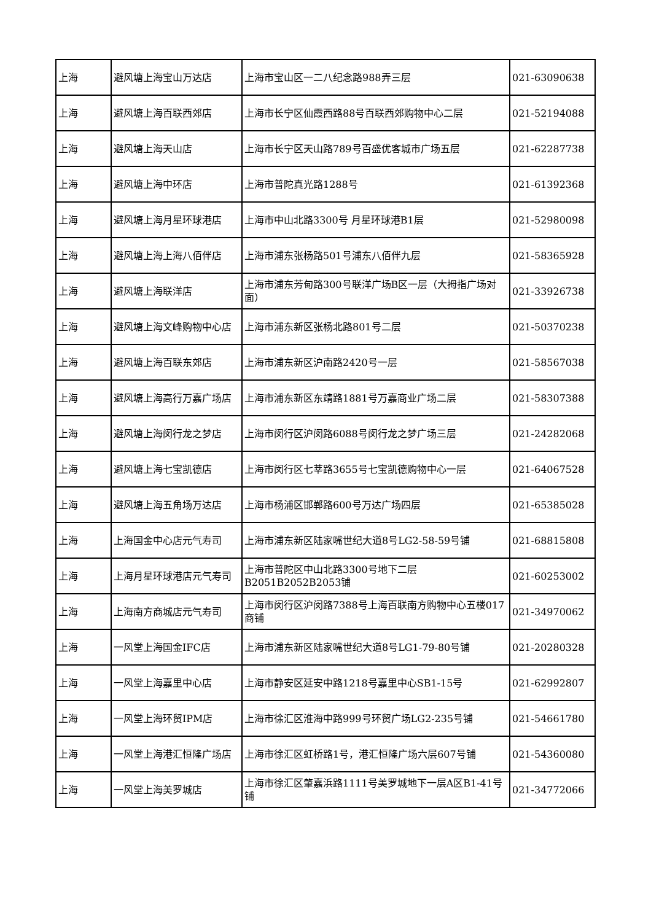| 上海 | 避风塘上海宝山万达店 | 上海市宝山区一二八纪念路988弄三层 | 021-63090638 |
| 上海 | 避风塘上海百联西郊店 | 上海市长宁区仙霞西路88号百联西郊购物中心二层 | 021-52194088 |
| 上海 | 避风塘上海天山店 | 上海市长宁区天山路789号百盛优客城市广场五层 | 021-62287738 |
| 上海 | 避风塘上海中环店 | 上海市普陀真光路1288号 | 021-61392368 |
| 上海 | 避风塘上海月星环球港店 | 上海市中山北路3300号 月星环球港B1层 | 021-52980098 |
| 上海 | 避风塘上海上海八佰伴店 | 上海市浦东张杨路501号浦东八佰伴九层 | 021-58365928 |
| 上海 | 避风塘上海联洋店 | 上海市浦东芳甸路300号联洋广场B区一层（大拇指广场对面） | 021-33926738 |
| 上海 | 避风塘上海文峰购物中心店 | 上海市浦东新区张杨北路801号二层 | 021-50370238 |
| 上海 | 避风塘上海百联东郊店 | 上海市浦东新区沪南路2420号一层 | 021-58567038 |
| 上海 | 避风塘上海高行万嘉广场店 | 上海市浦东新区东靖路1881号万嘉商业广场二层 | 021-58307388 |
| 上海 | 避风塘上海闵行龙之梦店 | 上海市闵行区沪闵路6088号闵行龙之梦广场三层 | 021-24282068 |
| 上海 | 避风塘上海七宝凯德店 | 上海市闵行区七莘路3655号七宝凯德购物中心一层 | 021-64067528 |
| 上海 | 避风塘上海五角场万达店 | 上海市杨浦区邯郸路600号万达广场四层 | 021-65385028 |
| 上海 | 上海国金中心店元气寿司 | 上海市浦东新区陆家嘴世纪大道8号LG2-58-59号铺 | 021-68815808 |
| 上海 | 上海月星环球港店元气寿司 | 上海市普陀区中山北路3300号地下二层B2051B2052B2053铺 | 021-60253002 |
| 上海 | 上海南方商城店元气寿司 | 上海市闵行区沪闵路7388号上海百联南方购物中心五楼017商铺 | 021-34970062 |
| 上海 | 一风堂上海国金IFC店 | 上海市浦东新区陆家嘴世纪大道8号LG1-79-80号铺 | 021-20280328 |
| 上海 | 一风堂上海嘉里中心店 | 上海市静安区延安中路1218号嘉里中心SB1-15号 | 021-62992807 |
| 上海 | 一风堂上海环贸IPM店 | 上海市徐汇区淮海中路999号环贸广场LG2-235号铺 | 021-54661780 |
| 上海 | 一风堂上海港汇恒隆广场店 | 上海市徐汇区虹桥路1号，港汇恒隆广场六层607号铺 | 021-54360080 |
| 上海 | 一风堂上海美罗城店 | 上海市徐汇区肇嘉浜路1111号美罗城地下一层A区B1-41号铺 | 021-34772066 |